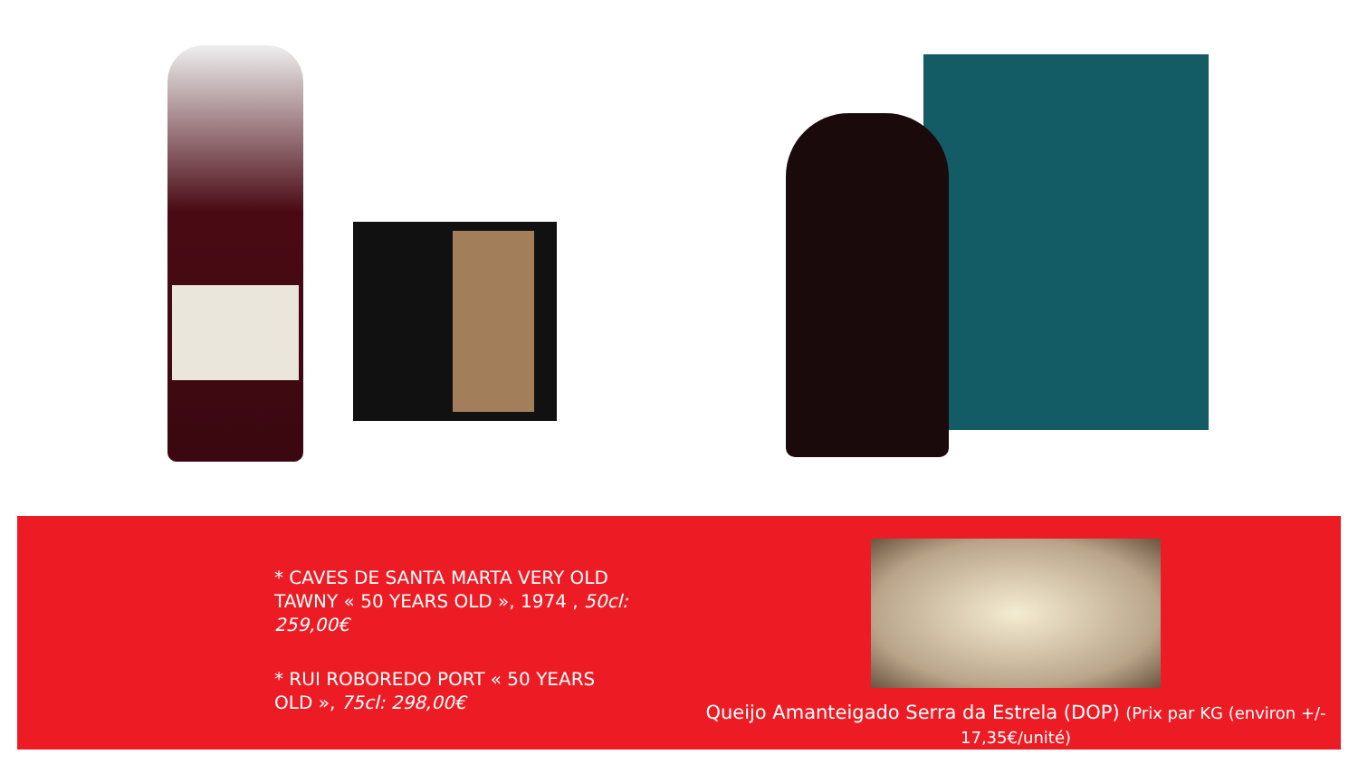* CAVES DE SANTA MARTA VERY OLD TAWNY « 50 YEARS OLD », 1974 , 50cl: 259,00€
* RUI ROBOREDO PORT « 50 YEARS OLD », 75cl: 298,00€
Queijo Amanteigado Serra da Estrela (DOP) (Prix par KG (environ +/- 17,35€/unité)